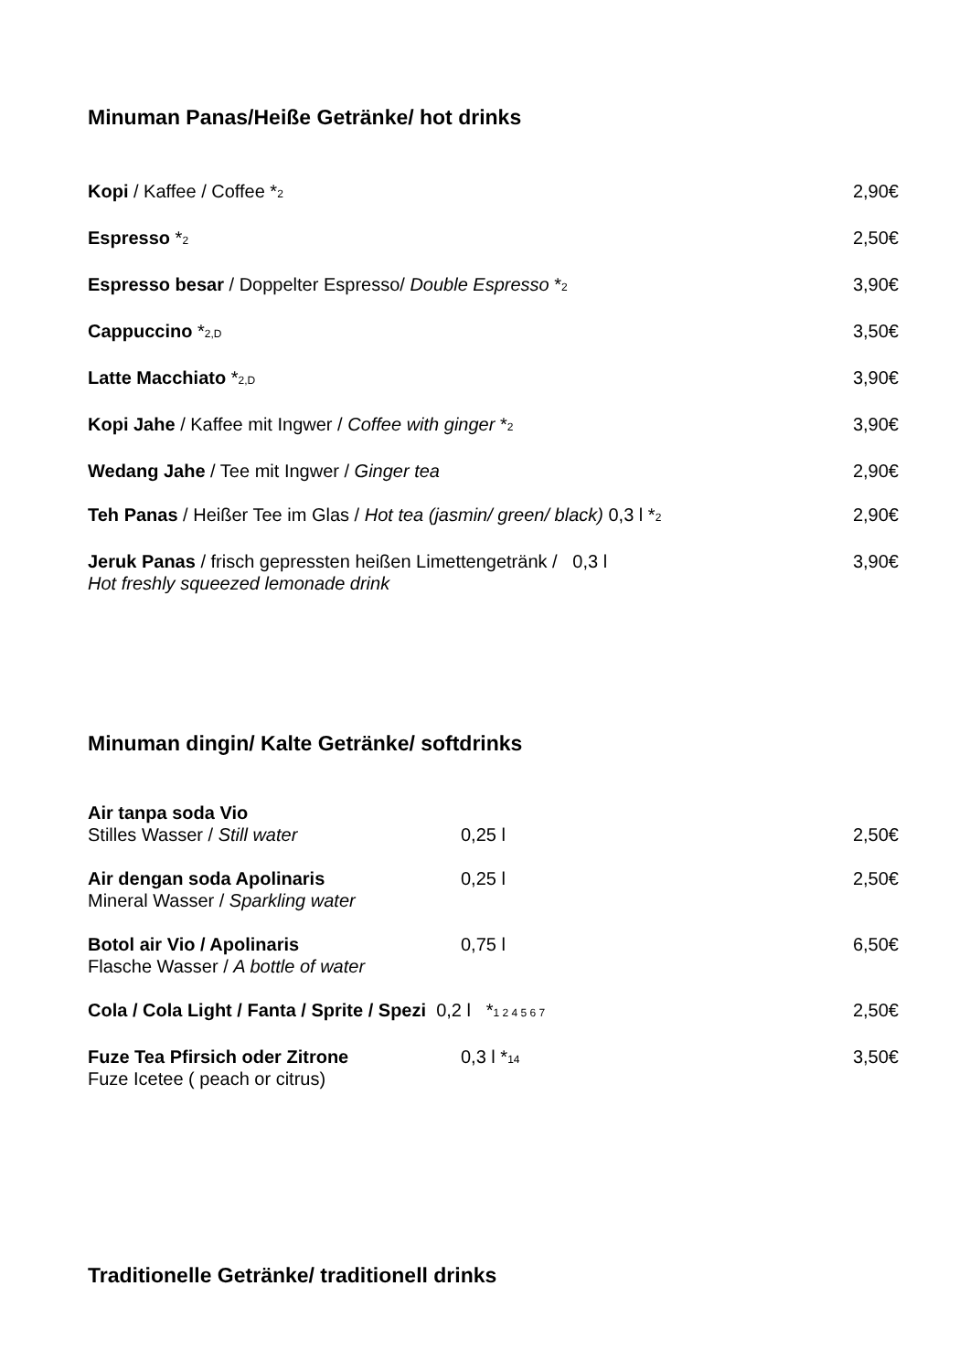Minuman Panas/Heiße Getränke/ hot drinks
Kopi / Kaffee / Coffee *<sub>2</sub>
2,90€
Espresso *<sub>2</sub>
2,50€
Espresso besar / Doppelter Espresso/ Double Espresso *<sub>2</sub>
3,90€
Cappuccino *<sub>2,D</sub>
3,50€
Latte Macchiato *<sub>2,D</sub>
3,90€
Kopi Jahe / Kaffee mit Ingwer / Coffee with ginger *<sub>2</sub>
3,90€
Wedang Jahe / Tee mit Ingwer / Ginger tea
2,90€
Teh Panas / Heißer Tee im Glas / Hot tea (jasmin/ green/ black) 0,3 l *<sub>2</sub>
2,90€
Jeruk Panas / frisch gepressten heißen Limettengetränk / 0,3 l
Hot freshly squeezed lemonade drink
3,90€
Minuman dingin/ Kalte Getränke/ softdrinks
Air tanpa soda Vio
Stilles Wasser / Still water
0,25 l
2,50€
Air dengan soda Apolinaris
Mineral Wasser / Sparkling water
0,25 l 2,50€
Botol air Vio / Apolinaris
Flasche Wasser / A bottle of water
0,75 l 6,50€
Cola / Cola Light / Fanta / Sprite / Spezi 0,2 l *<sub>1 2 4 5 6 7</sub>
2,50€
Fuze Tea Pfirsich oder Zitrone
Fuze Icetee ( peach or citrus)
0,3 l *<sub>14</sub>
3,50€
Traditionelle Getränke/ traditionell drinks